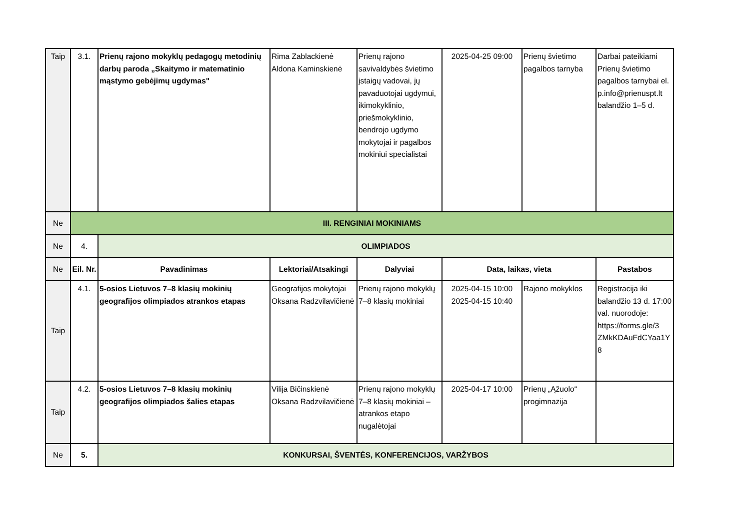| Taip | 3.1. | Prienų rajono mokyklų pedagogų metodinių darbų paroda „Skaitymo ir matematinio mąstymo gebėjimų ugdymas" | Rima Zablackienė Aldona Kaminskienė | Prienų rajono savivaldybės švietimo įstaigų vadovai, jų pavaduotojai ugdymui, ikimokyklinio, priešmokyklinio, bendrojo ugdymo mokytojai ir pagalbos mokiniui specialistai | 2025-04-25 09:00 | Prienų švietimo pagalbos tarnyba | Darbai pateikiami Prienų švietimo pagalbos tarnybai el. p.info@prienuspt.lt balandžio 1–5 d. |
| Ne | III. RENGINIAI MOKINIAMS | | | | | | |
| Ne | 4. | OLIMPIADOS | | | | | |
| Ne | Eil. Nr. | Pavadinimas | Lektoriai/Atsakingi | Dalyviai | Data, laikas, vieta | | Pastabos |
| Taip | 4.1. | 5-osios Lietuvos 7–8 klasių mokinių geografijos olimpiados atrankos etapas | Geografijos mokytojai Oksana Radzvilavičienė | Prienų rajono mokyklų 7–8 klasių mokiniai | 2025-04-15 10:00 2025-04-15 10:40 | Rajono mokyklos | Registracija iki balandžio 13 d. 17:00 val. nuorodoje: https://forms.gle/3 ZMkKDAuFdCYaa1Y 8 |
| Taip | 4.2. | 5-osios Lietuvos 7–8 klasių mokinių geografijos olimpiados šalies etapas | Vilija Bičinskienė Oksana Radzvilavičienė | Prienų rajono mokyklų 7–8 klasių mokiniai – atrankos etapo nugalėtojai | 2025-04-17 10:00 | Prienų „Ąžuolo“ progimnazija | |
| Ne | 5. | KONKURSAI, ŠVENTĖS, KONFERENCIJOS, VARŽYBOS | | | | | |